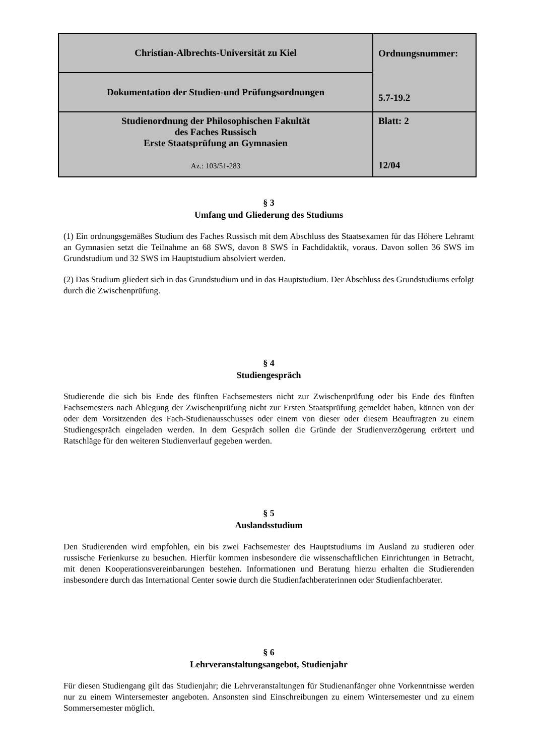| Christian-Albrechts-Universität zu Kiel | Ordnungsnummer: 5.7-19.2 |
| Dokumentation der Studien-und Prüfungsordnungen | |
| Studienordnung der Philosophischen Fakultät des Faches Russisch Erste Staatsprüfung an Gymnasien Az.: 103/51-283 | Blatt: 2 12/04 |
§ 3
Umfang und Gliederung des Studiums
(1) Ein ordnungsgemäßes Studium des Faches Russisch mit dem Abschluss des Staatsexamen für das Höhere Lehramt an Gymnasien setzt die Teilnahme an 68 SWS, davon 8 SWS in Fachdidaktik, voraus. Davon sollen 36 SWS im Grundstudium und 32 SWS im Hauptstudium absolviert werden.
(2) Das Studium gliedert sich in das Grundstudium und in das Hauptstudium. Der Abschluss des Grundstudiums erfolgt durch die Zwischenprüfung.
§ 4
Studiengespräch
Studierende die sich bis Ende des fünften Fachsemesters nicht zur Zwischenprüfung oder bis Ende des fünften Fachsemesters nach Ablegung der Zwischenprüfung nicht zur Ersten Staatsprüfung gemeldet haben, können von der oder dem Vorsitzenden des Fach-Studienausschusses oder einem von dieser oder diesem Beauftragten zu einem Studiengespräch eingeladen werden. In dem Gespräch sollen die Gründe der Studienverzögerung erörtert und Ratschläge für den weiteren Studienverlauf gegeben werden.
§ 5
Auslandsstudium
Den Studierenden wird empfohlen, ein bis zwei Fachsemester des Hauptstudiums im Ausland zu studieren oder russische Ferienkurse zu besuchen. Hierfür kommen insbesondere die wissenschaftlichen Einrichtungen in Betracht, mit denen Kooperationsvereinbarungen bestehen. Informationen und Beratung hierzu erhalten die Studierenden insbesondere durch das International Center sowie durch die Studienfachberaterinnen oder Studienfachberater.
§ 6
Lehrveranstaltungsangebot, Studienjahr
Für diesen Studiengang gilt das Studienjahr; die Lehrveranstaltungen für Studienanfänger ohne Vorkenntnisse werden nur zu einem Wintersemester angeboten. Ansonsten sind Einschreibungen zu einem Wintersemester und zu einem Sommersemester möglich.